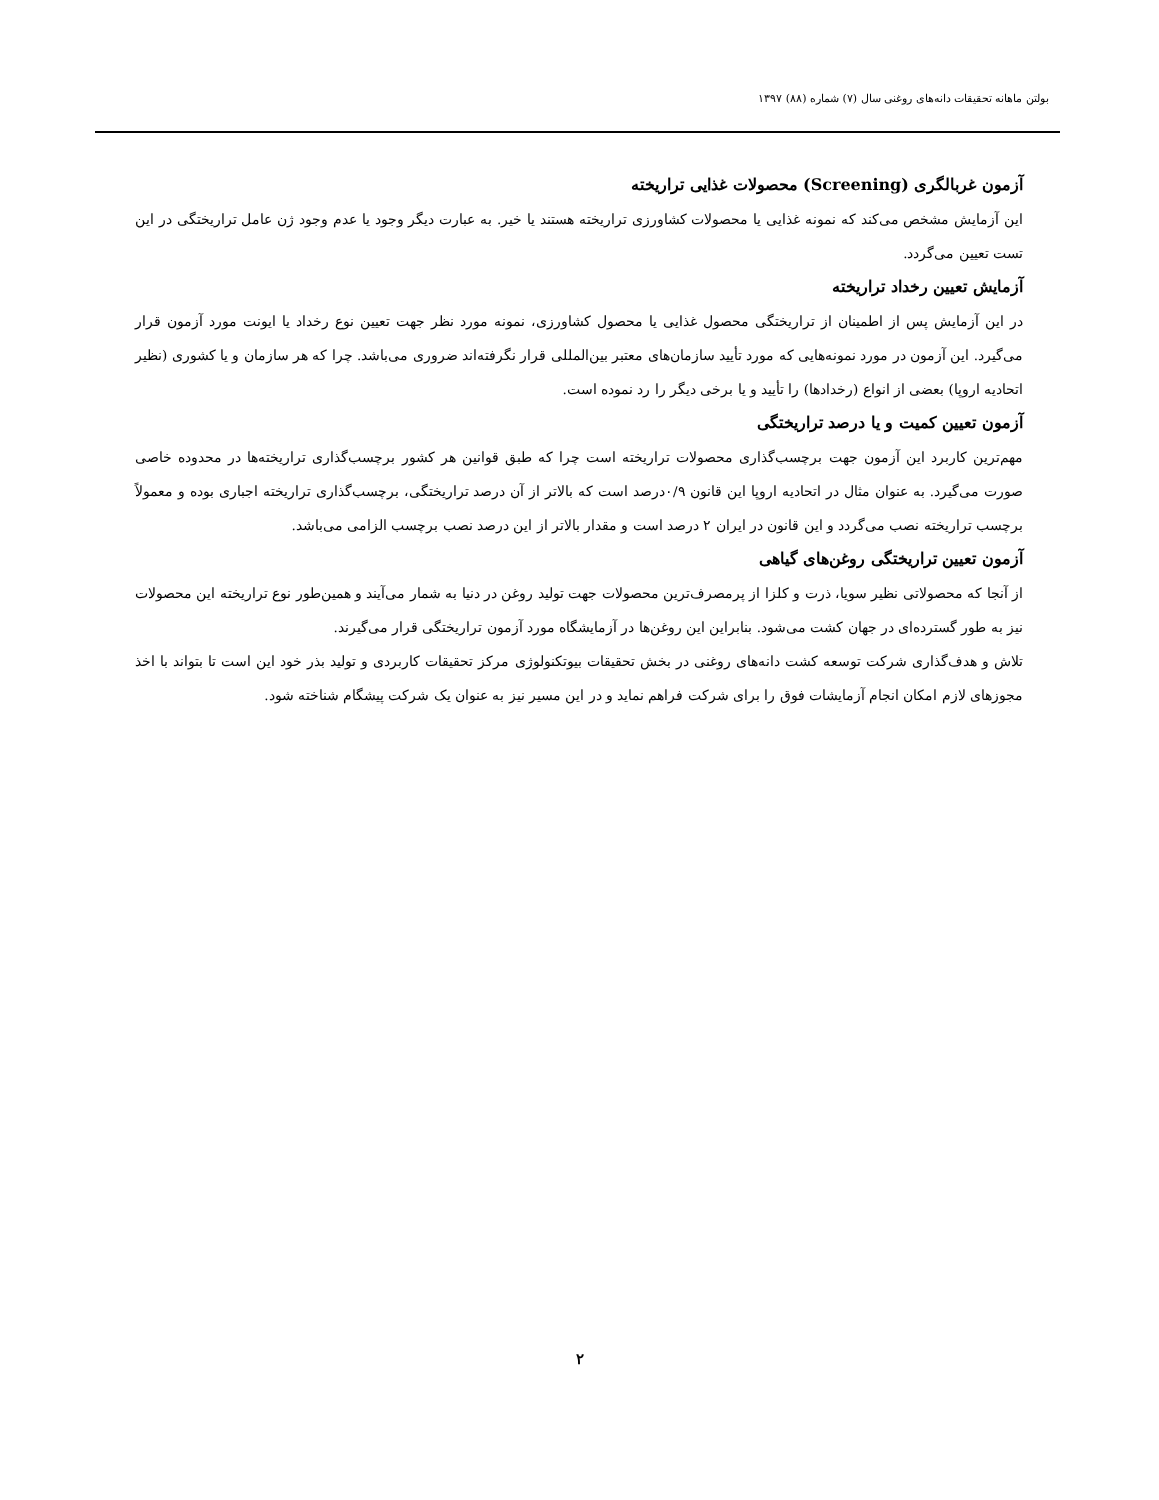بولتن ماهانه تحقیقات دانه‌های روغنی سال (۷) شماره (۸۸) ۱۳۹۷
آزمون غربالگری (Screening) محصولات غذایی تراریخته
این آزمایش مشخص می‌کند که نمونه غذایی یا محصولات کشاورزی تراریخته هستند یا خیر. به عبارت دیگر وجود یا عدم وجود ژن عامل تراریختگی در این تست تعیین می‌گردد.
آزمایش تعیین رخداد تراریخته
در این آزمایش پس از اطمینان از تراریختگی محصول غذایی یا محصول کشاورزی، نمونه مورد نظر جهت تعیین نوع رخداد یا ایونت مورد آزمون قرار می‌گیرد. این آزمون در مورد نمونه‌هایی که مورد تأیید سازمان‌های معتبر بین‌المللی قرار نگرفته‌اند ضروری می‌باشد. چرا که هر سازمان و یا کشوری (نظیر اتحادیه اروپا) بعضی از انواع (رخدادها) را تأیید و یا برخی دیگر را رد نموده است.
آزمون تعیین کمیت و یا درصد تراریختگی
مهم‌ترین کاربرد این آزمون جهت برچسب‌گذاری محصولات تراریخته است چرا که طبق قوانین هر کشور برچسب‌گذاری تراریخته‌ها در محدوده خاصی صورت می‌گیرد. به عنوان مثال در اتحادیه اروپا این قانون ۰/۹درصد است که بالاتر از آن درصد تراریختگی، برچسب‌گذاری تراریخته اجباری بوده و معمولاً برچسب تراریخته نصب می‌گردد و این قانون در ایران ۲ درصد است و مقدار بالاتر از این درصد نصب برچسب الزامی می‌باشد.
آزمون تعیین تراریختگی روغن‌های گیاهی
از آنجا که محصولاتی نظیر سویا، ذرت و کلزا از پرمصرف‌ترین محصولات جهت تولید روغن در دنیا به شمار می‌آیند و همین‌طور نوع تراریخته این محصولات نیز به طور گسترده‌ای در جهان کشت می‌شود. بنابراین این روغن‌ها در آزمایشگاه مورد آزمون تراریختگی قرار می‌گیرند.
تلاش و هدف‌گذاری شرکت توسعه کشت دانه‌های روغنی در بخش تحقیقات بیوتکنولوژی مرکز تحقیقات کاربردی و تولید بذر خود این است تا بتواند با اخذ مجوزهای لازم امکان انجام آزمایشات فوق را برای شرکت فراهم نماید و در این مسیر نیز به عنوان یک شرکت پیشگام شناخته شود.
۲